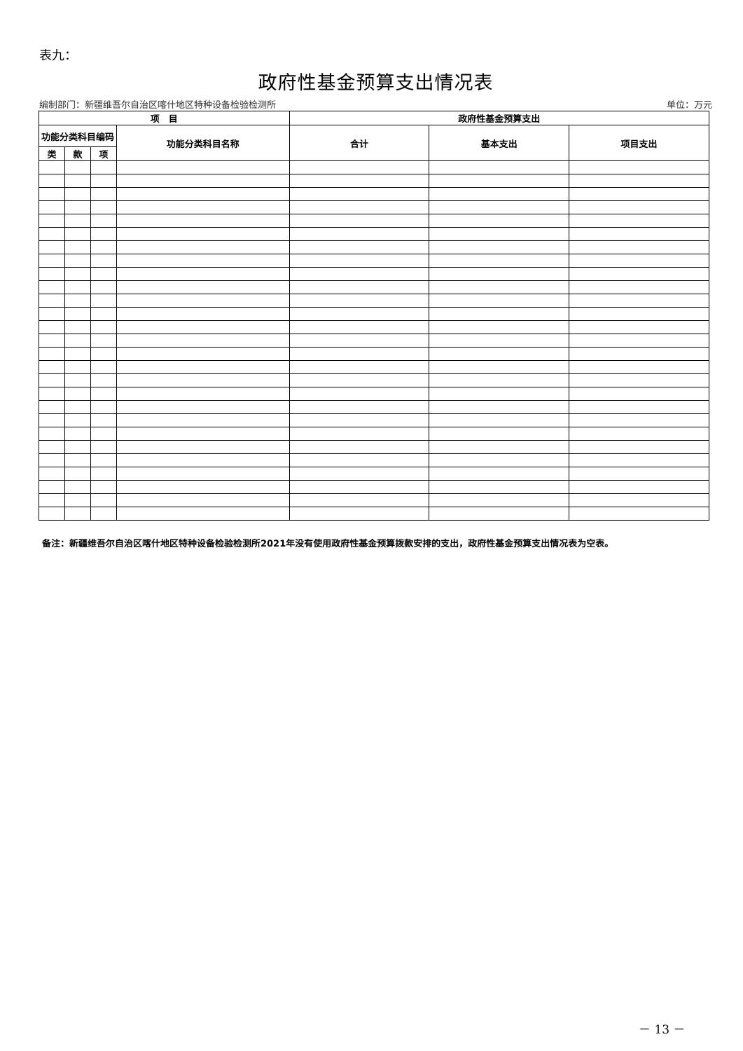表九：
政府性基金预算支出情况表
编制部门：新疆维吾尔自治区喀什地区特种设备检验检测所 单位：万元
| 项 目 | | | | 政府性基金预算支出 | | |
| --- | --- | --- | --- | --- | --- | --- |
| 功能分类科目编码 | | | 功能分类科目名称 | 合计 | 基本支出 | 项目支出 |
| 类 | 款 | 项 | | | | |
备注：新疆维吾尔自治区喀什地区特种设备检验检测所2021年没有使用政府性基金预算拨款安排的支出，政府性基金预算支出情况表为空表。
－ 13 －